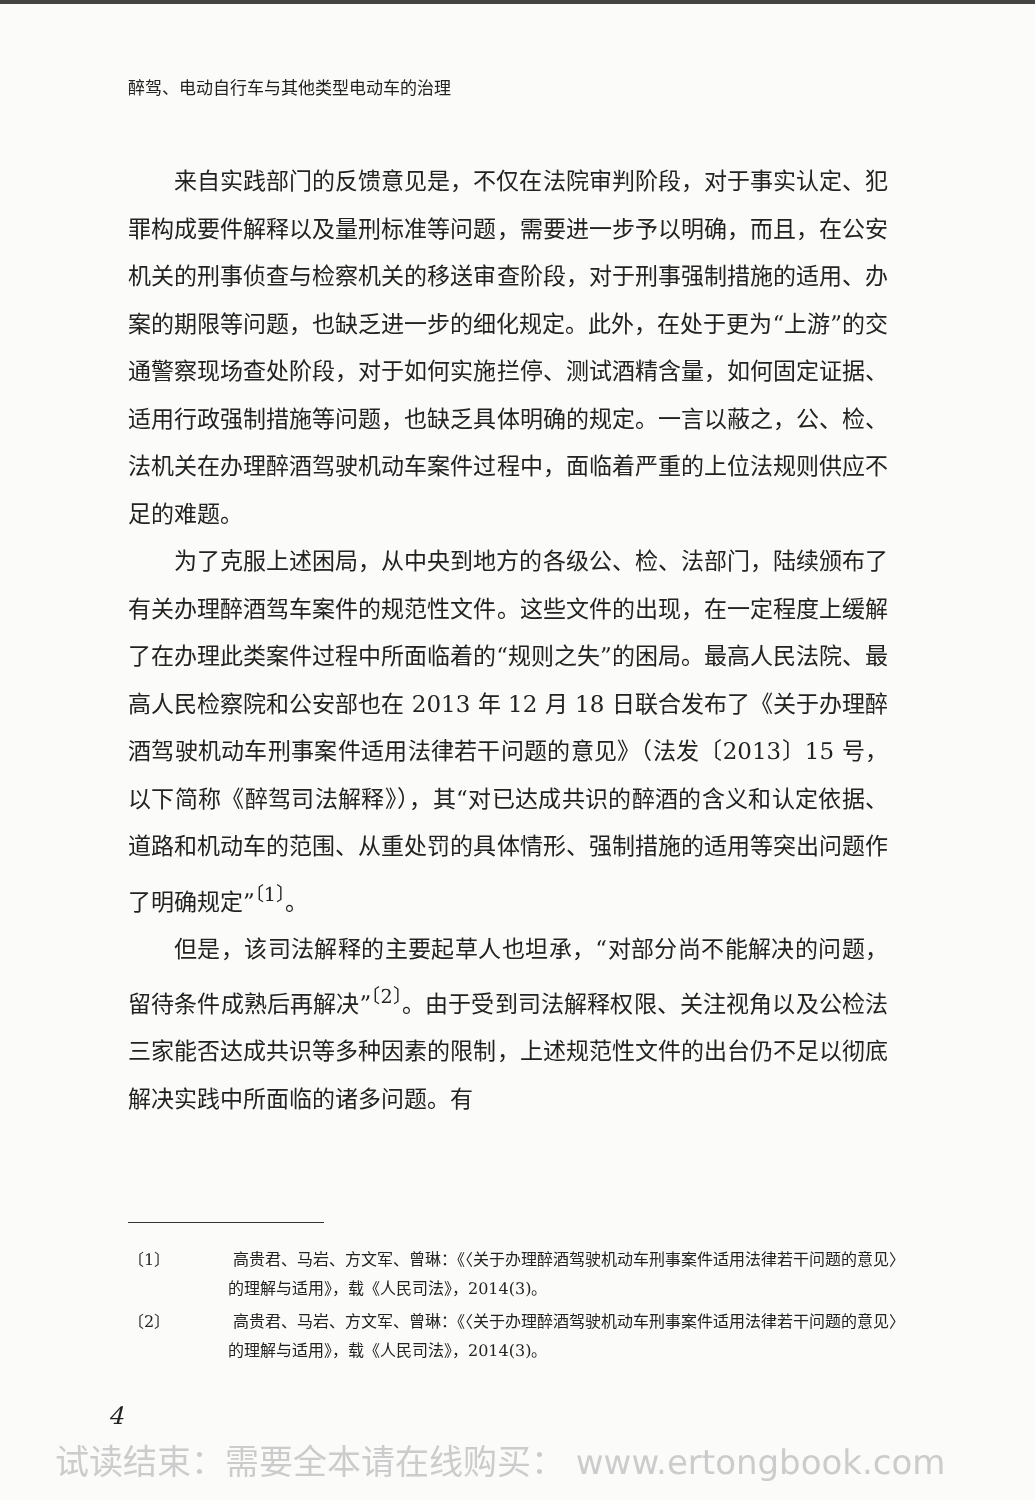醉驾、电动自行车与其他类型电动车的治理
来自实践部门的反馈意见是，不仅在法院审判阶段，对于事实认定、犯罪构成要件解释以及量刑标准等问题，需要进一步予以明确，而且，在公安机关的刑事侦查与检察机关的移送审查阶段，对于刑事强制措施的适用、办案的期限等问题，也缺乏进一步的细化规定。此外，在处于更为“上游”的交通警察现场查处阶段，对于如何实施拦停、测试酒精含量，如何固定证据、适用行政强制措施等问题，也缺乏具体明确的规定。一言以蔽之，公、检、法机关在办理醉酒驾驶机动车案件过程中，面临着严重的上位法规则供应不足的难题。
为了克服上述困局，从中央到地方的各级公、检、法部门，陆续颁布了有关办理醉酒驾车案件的规范性文件。这些文件的出现，在一定程度上缓解了在办理此类案件过程中所面临着的“规则之失”的困局。最高人民法院、最高人民检察院和公安部也在 2013 年 12 月 18 日联合发布了《关于办理醉酒驾驶机动车刑事案件适用法律若干问题的意见》（法发〔2013〕15 号，以下简称《醉驾司法解释》），其“对已达成共识的醉酒的含义和认定依据、道路和机动车的范围、从重处罚的具体情形、强制措施的适用等突出问题作了明确规定”<sup>〔1〕</sup>。
但是，该司法解释的主要起草人也坦承，“对部分尚不能解决的问题，留待条件成熟后再解决”<sup>〔2〕</sup>。由于受到司法解释权限、关注视角以及公检法三家能否达成共识等多种因素的限制，上述规范性文件的出台仍不足以彻底解决实践中所面临的诸多问题。有
〔1〕 高贵君、马岩、方文军、曾琳：《〈关于办理醉酒驾驶机动车刑事案件适用法律若干问题的意见〉的理解与适用》，载《人民司法》，2014(3)。
〔2〕 高贵君、马岩、方文军、曾琳：《〈关于办理醉酒驾驶机动车刑事案件适用法律若干问题的意见〉的理解与适用》，载《人民司法》，2014(3)。
4
试读结束：需要全本请在线购买： www.ertongbook.com